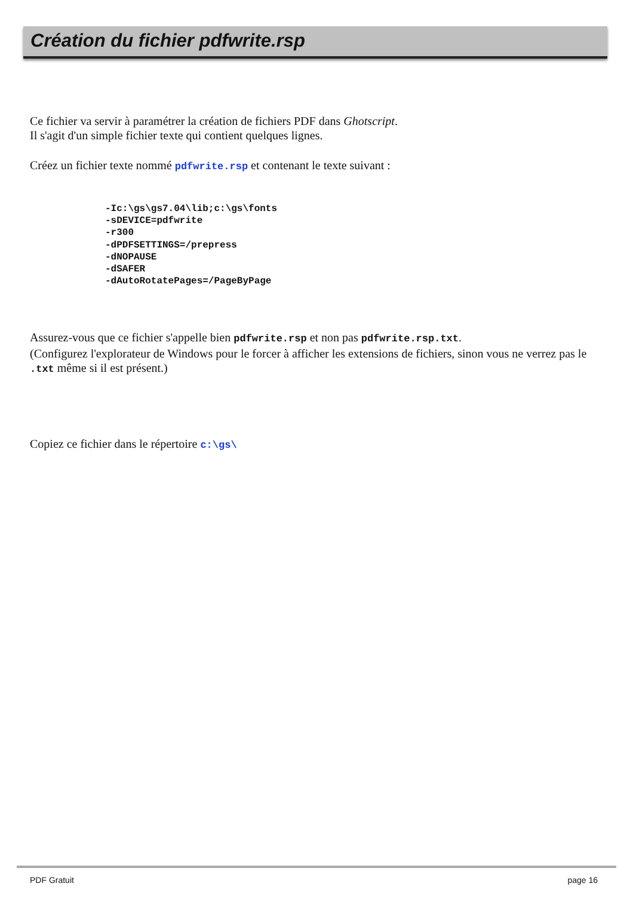Création du fichier pdfwrite.rsp
Ce fichier va servir à paramétrer la création de fichiers PDF dans Ghotscript.
Il s'agit d'un simple fichier texte qui contient quelques lignes.
Créez un fichier texte nommé pdfwrite.rsp et contenant le texte suivant :
-Ic:\gs\gs7.04\lib;c:\gs\fonts
-sDEVICE=pdfwrite
-r300
-dPDFSETTINGS=/prepress
-dNOPAUSE
-dSAFER
-dAutoRotatePages=/PageByPage
Assurez-vous que ce fichier s'appelle bien pdfwrite.rsp et non pas pdfwrite.rsp.txt.
(Configurez l'explorateur de Windows pour le forcer à afficher les extensions de fichiers, sinon vous ne verrez pas le .txt même si il est présent.)
Copiez ce fichier dans le répertoire c:\gs\
PDF Gratuit page 16